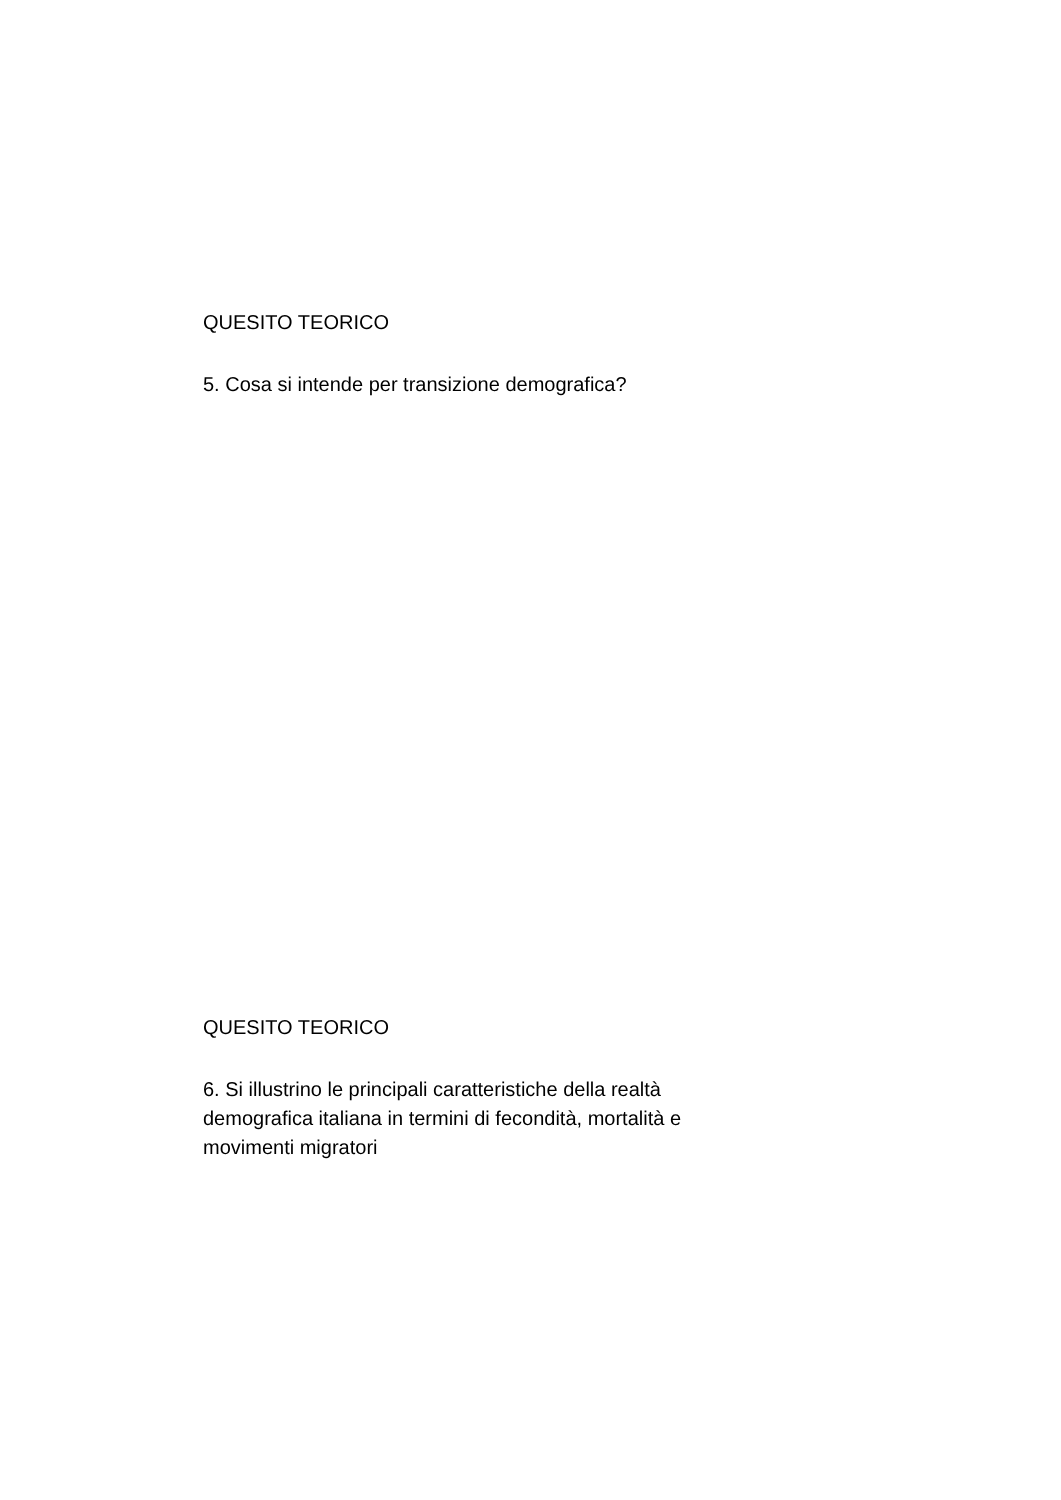QUESITO TEORICO
5. Cosa si intende per transizione demografica?
QUESITO TEORICO
6. Si illustrino le principali caratteristiche della realtà
demografica italiana in termini di fecondità, mortalità e
movimenti migratori